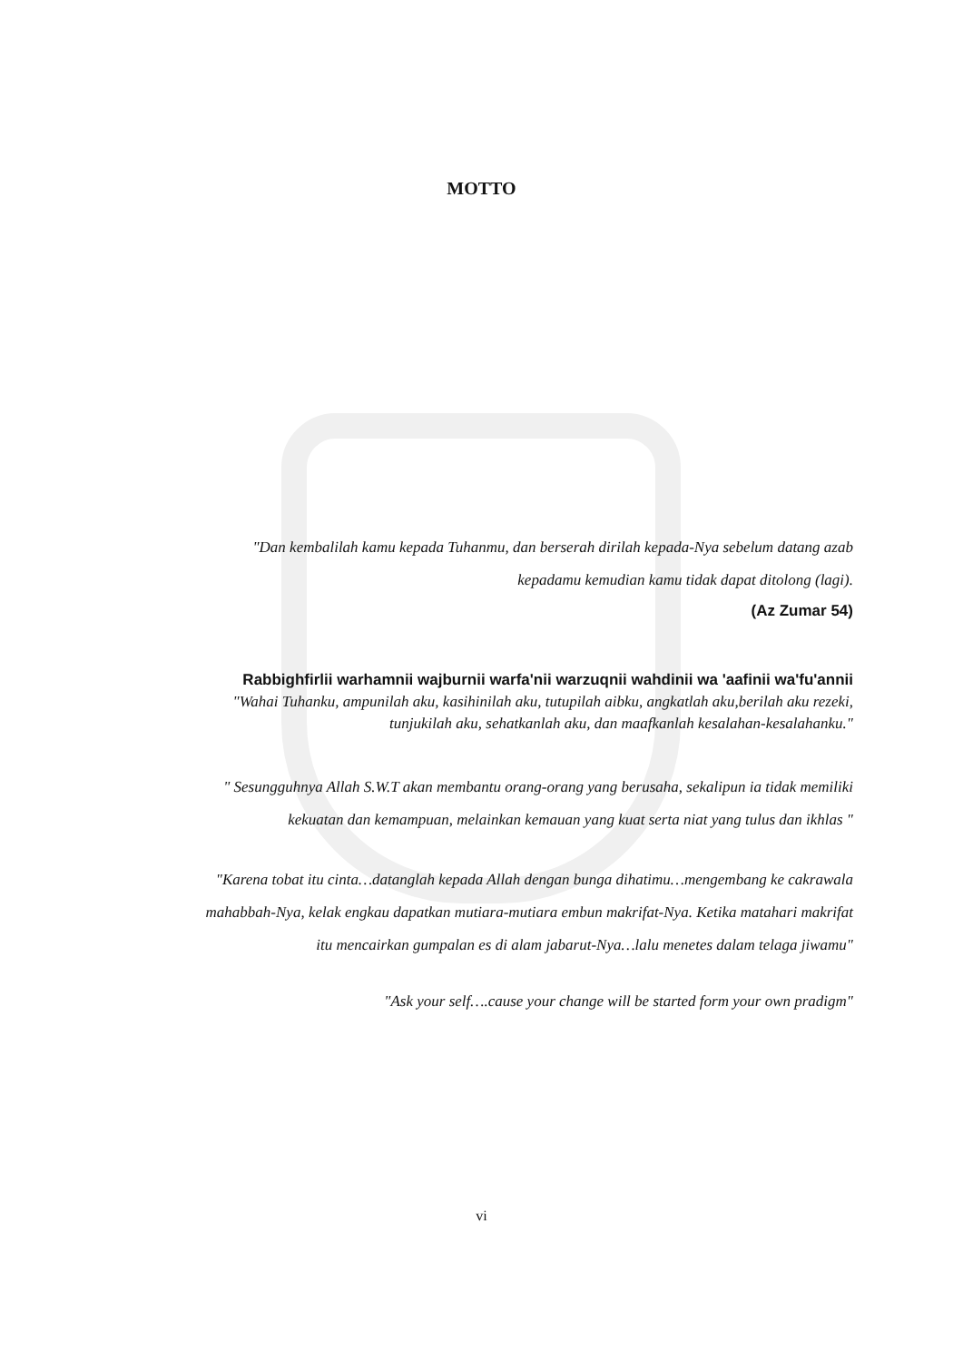MOTTO
"Dan kembalilah kamu kepada Tuhanmu, dan berserah dirilah kepada-Nya sebelum datang azab kepadamu kemudian kamu tidak dapat ditolong (lagi).
(Az Zumar 54)
Rabbighfirlii warhamnii wajburnii warfa'nii warzuqnii wahdinii wa 'aafinii wa'fu'annii
"Wahai Tuhanku, ampunilah aku, kasihinilah aku, tutupilah aibku, angkatlah aku,berilah aku rezeki, tunjukilah aku, sehatkanlah aku, dan maafkanlah kesalahan-kesalahanku."
" Sesungguhnya Allah S.W.T akan membantu orang-orang yang berusaha, sekalipun ia tidak memiliki kekuatan dan kemampuan, melainkan kemauan yang kuat serta niat yang tulus dan ikhlas "
"Karena tobat itu cinta…datanglah kepada Allah dengan bunga dihatimu…mengembang ke cakrawala mahabbah-Nya, kelak engkau dapatkan mutiara-mutiara embun makrifat-Nya. Ketika matahari makrifat itu mencairkan gumpalan es di alam jabarut-Nya…lalu menetes dalam telaga jiwamu"
"Ask your self….cause your change will be started form your own pradigm"
vi